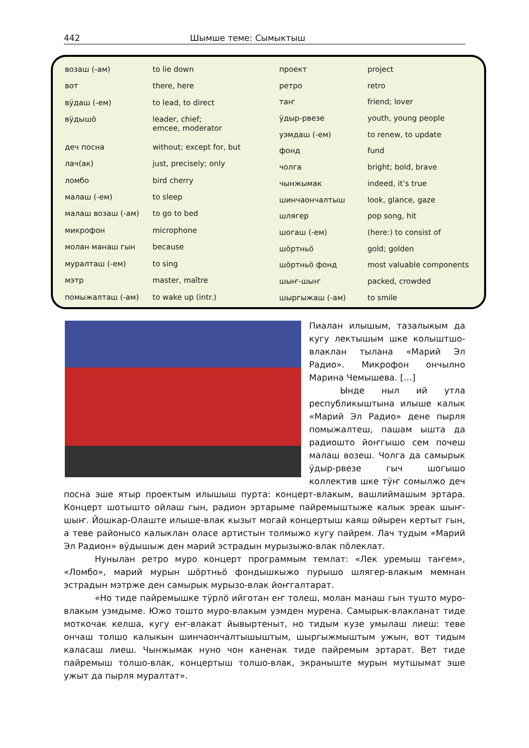442 Шымше теме: Сымыктыш
| возаш (-ам) | to lie down |
| вот | there, here |
| вӱдаш (-ем) | to lead, to direct |
| вӱдышӧ | leader, chief; emcee, moderator |
| деч посна | without; except for, but |
| лач(ак) | just, precisely; only |
| ломбо | bird cherry |
| малаш (-ем) | to sleep |
| малаш возаш (-ам) | to go to bed |
| микрофон | microphone |
| молан манаш гын | because |
| муралташ (-ем) | to sing |
| мэтр | master, maître |
| помыжалташ (-ам) | to wake up (intr.) |
| проект | project |
| ретро | retro |
| таҥ | friend; lover |
| ӱдыр-рвезе | youth, young people |
| уэмдаш (-ем) | to renew, to update |
| фонд | fund |
| чолга | bright; bold, brave |
| чынжымак | indeed, it’s true |
| шинчаончалтыш | look, glance, gaze |
| шлягер | pop song, hit |
| шогаш (-ем) | (here:) to consist of |
| шӧртньӧ | gold; golden |
| шӧртньӧ фонд | most valuable components |
| шыҥ-шыҥ | packed, crowded |
| шыргыжаш (-ам) | to smile |
Пиалан илышым, тазалыкым да кугу лектышым шке колыштшо-влаклан тылана «Марий Эл Радио». Микрофон ончылно Марина Чемышева. […]
Ынде ныл ий утла республикыштына илыше калык «Марий Эл Радио» дене пырля помыжалтеш, пашам ышта да радиошто йоҥгышо сем почеш малаш возеш. Чолга да самырык ӱдыр-рвезе гыч шогышо коллектив шке тӱҥ сомылжо деч посна эше ятыр проектым илышыш пурта: концерт-влакым, вашлиймашым эртара. Концерт шотышто ойлаш гын, радион эртарыме пайремыштыже калык эреак шыҥ-шыҥ. Йошкар-Олаште илыше-влак кызыт могай концертыш каяш ойырен кертыт гын, а теве районысо калыклан оласе артистын толмыжо кугу пайрем. Лач тудым «Марий Эл Радион» вӱдышыж ден марий эстрадын мурызыжо-влак пӧлеклат.
Нунылан ретро муро концерт программым темлат: «Лек уремыш таҥем», «Ломбо», марий мурын шӧртньӧ фондышкыжо пурышо шлягер-влакым мемнан эстрадын мэтрже ден самырык мурызо-влак йоҥгалтарат.
«Но тиде пайремышке тӱрлӧ ийготан еҥ толеш, молан манаш гын тушто муро-влакым уэмдыме. Южо тошто муро-влакым уэмден мурена. Самырык-влакланат тиде моткочак келша, кугу еҥ-влакат йывыртеныт, но тидым кузе умылаш лиеш: теве ончаш толшо калыкын шинчаончалтышыштым, шыргыжмыштым ужын, вот тидым каласаш лиеш. Чынжымак нуно чон каненак тиде пайремым эртарат. Вет тиде пайремыш толшо-влак, концертыш толшо-влак, экраныште мурын мутшымат эше ужыт да пырля муралтат».